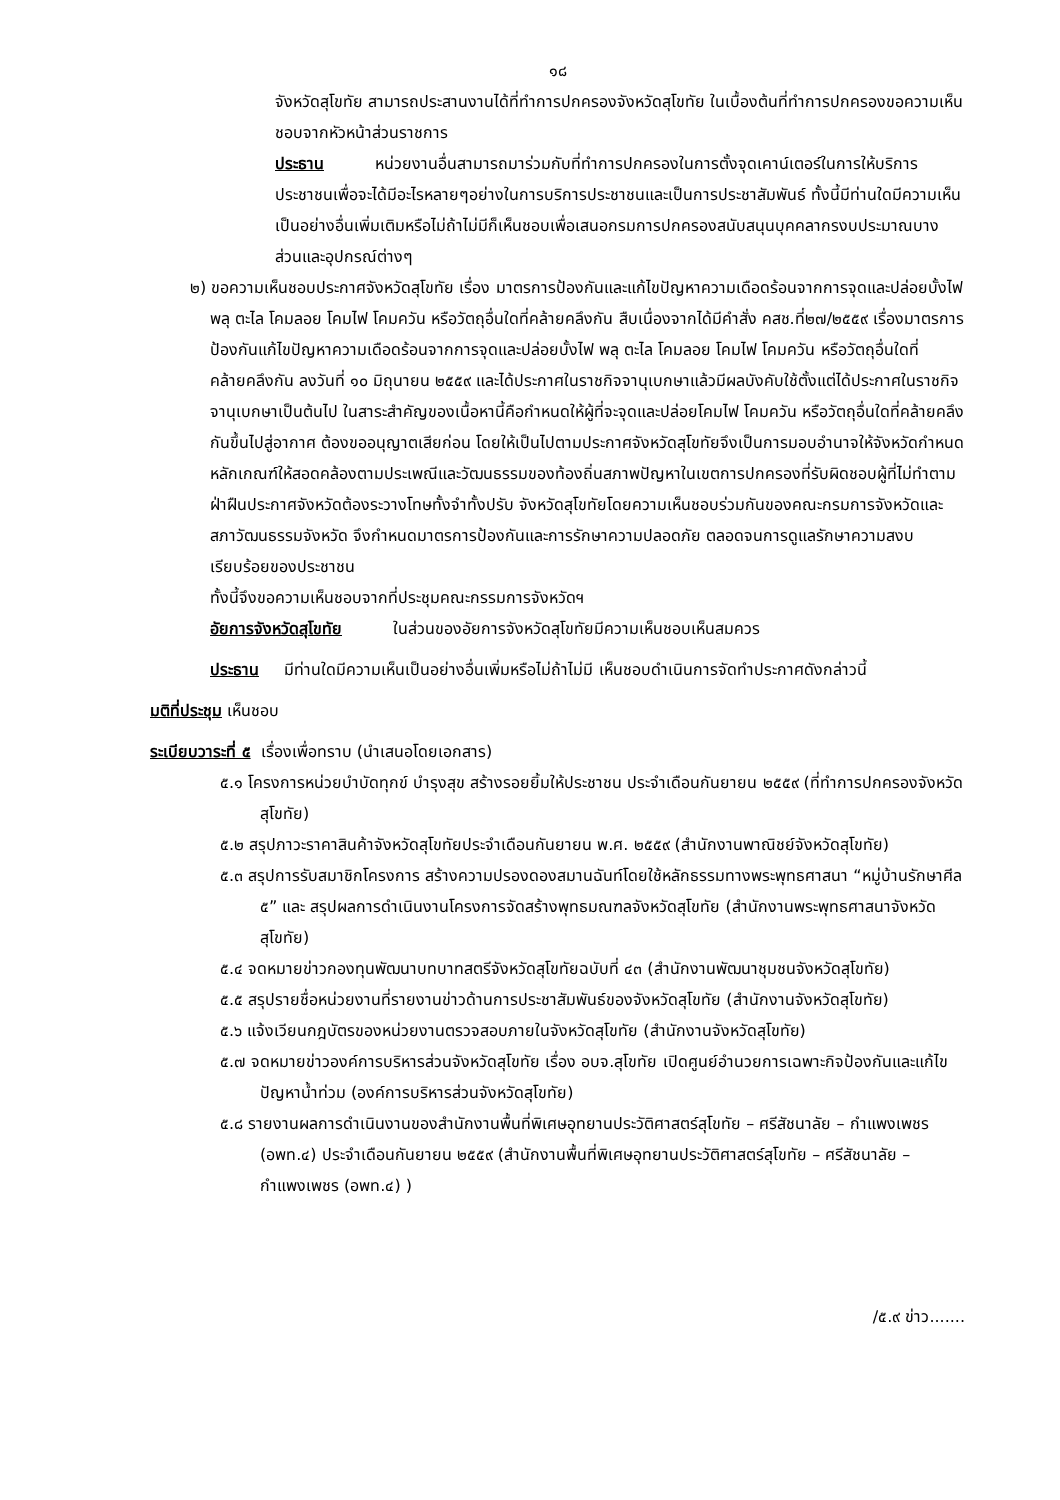๑๘
จังหวัดสุโขทัย สามารถประสานงานได้ที่ทำการปกครองจังหวัดสุโขทัย ในเบื้องต้นที่ทำการปกครองขอความเห็นชอบจากหัวหน้าส่วนราชการ
ประธาน หน่วยงานอื่นสามารถมาร่วมกับที่ทำการปกครองในการตั้งจุดเคาน์เตอร์ในการให้บริการประชาชนเพื่อจะได้มีอะไรหลายๆอย่างในการบริการประชาชนและเป็นการประชาสัมพันธ์ ทั้งนี้มีท่านใดมีความเห็นเป็นอย่างอื่นเพิ่มเติมหรือไม่ถ้าไม่มีก็เห็นชอบเพื่อเสนอกรมการปกครองสนับสนุนบุคคลากรงบประมาณบางส่วนและอุปกรณ์ต่างๆ
๒) ขอความเห็นชอบประกาศจังหวัดสุโขทัย เรื่อง มาตรการป้องกันและแก้ไขปัญหาความเดือดร้อนจากการจุดและปล่อยบั้งไฟ พลุ ตะไล โคมลอย โคมไฟ โคมควัน หรือวัตถุอื่นใดที่คล้ายคลึงกัน สืบเนื่องจากได้มีคำสั่ง คสช.ที่๒๗/๒๕๕๙ เรื่องมาตรการป้องกันแก้ไขปัญหาความเดือดร้อนจากการจุดและปล่อยบั้งไฟ พลุ ตะไล โคมลอย โคมไฟ โคมควัน หรือวัตถุอื่นใดที่คล้ายคลึงกัน ลงวันที่ ๑๐ มิถุนายน ๒๕๕๙ และได้ประกาศในราชกิจจานุเบกษาแล้วมีผลบังคับใช้ตั้งแต่ได้ประกาศในราชกิจจานุเบกษาเป็นต้นไป ในสาระสำคัญของเนื้อหานี้คือกำหนดให้ผู้ที่จะจุดและปล่อยโคมไฟ โคมควัน หรือวัตถุอื่นใดที่คล้ายคลึงกันขึ้นไปสู่อากาศ ต้องขออนุญาตเสียก่อน โดยให้เป็นไปตามประกาศจังหวัดสุโขทัยจึงเป็นการมอบอำนาจให้จังหวัดกำหนดหลักเกณฑ์ให้สอดคล้องตามประเพณีและวัฒนธรรมของท้องถิ่นสภาพปัญหาในเขตการปกครองที่รับผิดชอบผู้ที่ไม่ทำตามฝ่าฝืนประกาศจังหวัดต้องระวางโทษทั้งจำทั้งปรับ จังหวัดสุโขทัยโดยความเห็นชอบร่วมกันของคณะกรมการจังหวัดและสภาวัฒนธรรมจังหวัด จึงกำหนดมาตรการป้องกันและการรักษาความปลอดภัย ตลอดจนการดูแลรักษาความสงบเรียบร้อยของประชาชน
ทั้งนี้จึงขอความเห็นชอบจากที่ประชุมคณะกรรมการจังหวัดฯ
อัยการจังหวัดสุโขทัย ในส่วนของอัยการจังหวัดสุโขทัยมีความเห็นชอบเห็นสมควร
ประธาน มีท่านใดมีความเห็นเป็นอย่างอื่นเพิ่มหรือไม่ถ้าไม่มี เห็นชอบดำเนินการจัดทำประกาศดังกล่าวนี้
มติที่ประชุม เห็นชอบ
ระเบียบวาระที่ ๕ เรื่องเพื่อทราบ (นำเสนอโดยเอกสาร)
๕.๑ โครงการหน่วยบำบัดทุกข์ บำรุงสุข สร้างรอยยิ้มให้ประชาชน ประจำเดือนกันยายน ๒๕๕๙ (ที่ทำการปกครองจังหวัดสุโขทัย)
๕.๒ สรุปภาวะราคาสินค้าจังหวัดสุโขทัยประจำเดือนกันยายน พ.ศ. ๒๕๕๙ (สำนักงานพาณิชย์จังหวัดสุโขทัย)
๕.๓ สรุปการรับสมาชิกโครงการ สร้างความปรองดองสมานฉันท์โดยใช้หลักธรรมทางพระพุทธศาสนา “หมู่บ้านรักษาศีล ๕” และ สรุปผลการดำเนินงานโครงการจัดสร้างพุทธมณฑลจังหวัดสุโขทัย (สำนักงานพระพุทธศาสนาจังหวัดสุโขทัย)
๕.๔ จดหมายข่าวกองทุนพัฒนาบทบาทสตรีจังหวัดสุโขทัยฉบับที่ ๔๓ (สำนักงานพัฒนาชุมชนจังหวัดสุโขทัย)
๕.๕ สรุปรายชื่อหน่วยงานที่รายงานข่าวด้านการประชาสัมพันธ์ของจังหวัดสุโขทัย (สำนักงานจังหวัดสุโขทัย)
๕.๖ แจ้งเวียนกฎบัตรของหน่วยงานตรวจสอบภายในจังหวัดสุโขทัย (สำนักงานจังหวัดสุโขทัย)
๕.๗ จดหมายข่าวองค์การบริหารส่วนจังหวัดสุโขทัย เรื่อง อบจ.สุโขทัย เปิดศูนย์อำนวยการเฉพาะกิจป้องกันและแก้ไขปัญหาน้ำท่วม (องค์การบริหารส่วนจังหวัดสุโขทัย)
๕.๘ รายงานผลการดำเนินงานของสำนักงานพื้นที่พิเศษอุทยานประวัติศาสตร์สุโขทัย – ศรีสัชนาลัย – กำแพงเพชร (อพท.๔) ประจำเดือนกันยายน ๒๕๕๙ (สำนักงานพื้นที่พิเศษอุทยานประวัติศาสตร์สุโขทัย – ศรีสัชนาลัย – กำแพงเพชร (อพท.๔) )
/๕.๙ ข่าว.......